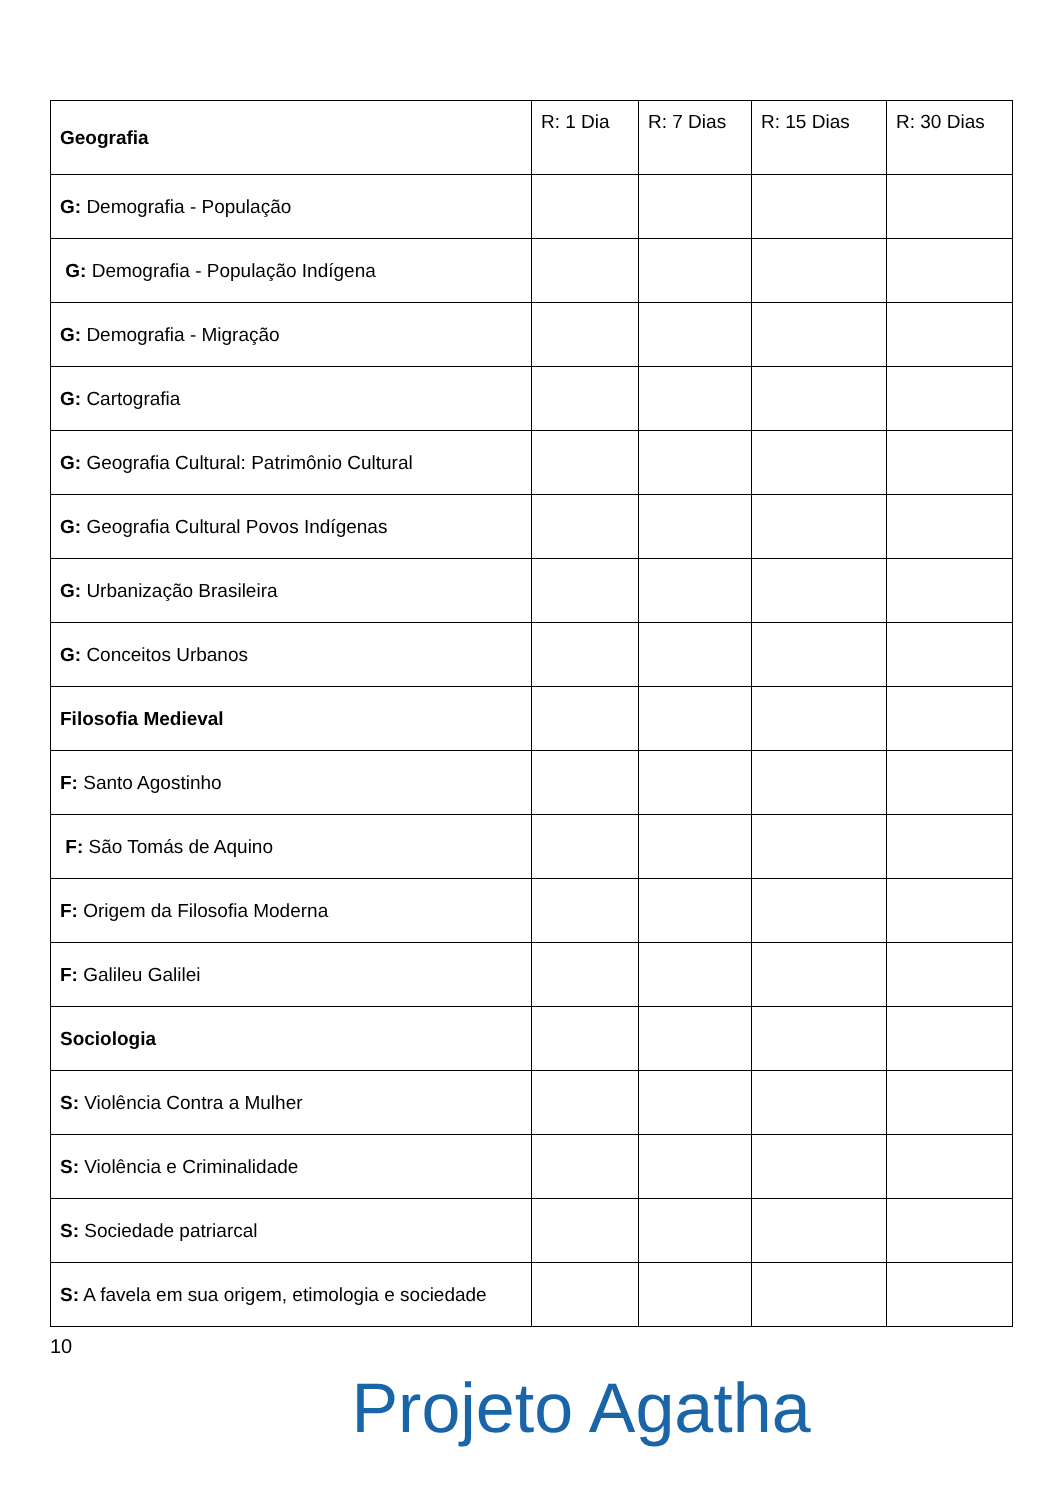| Geografia | R: 1 Dia | R: 7 Dias | R: 15 Dias | R: 30 Dias |
| --- | --- | --- | --- | --- |
| G: Demografia - População | | | | |
| G: Demografia - População Indígena | | | | |
| G: Demografia - Migração | | | | |
| G: Cartografia | | | | |
| G: Geografia Cultural: Patrimônio Cultural | | | | |
| G: Geografia Cultural Povos Indígenas | | | | |
| G: Urbanização Brasileira | | | | |
| G: Conceitos Urbanos | | | | |
| Filosofia Medieval | | | | |
| F: Santo Agostinho | | | | |
| F: São Tomás de Aquino | | | | |
| F: Origem da Filosofia Moderna | | | | |
| F: Galileu Galilei | | | | |
| Sociologia | | | | |
| S: Violência Contra a Mulher | | | | |
| S: Violência e Criminalidade | | | | |
| S: Sociedade patriarcal | | | | |
| S: A favela em sua origem, etimologia e sociedade | | | | |
10
Projeto Agatha